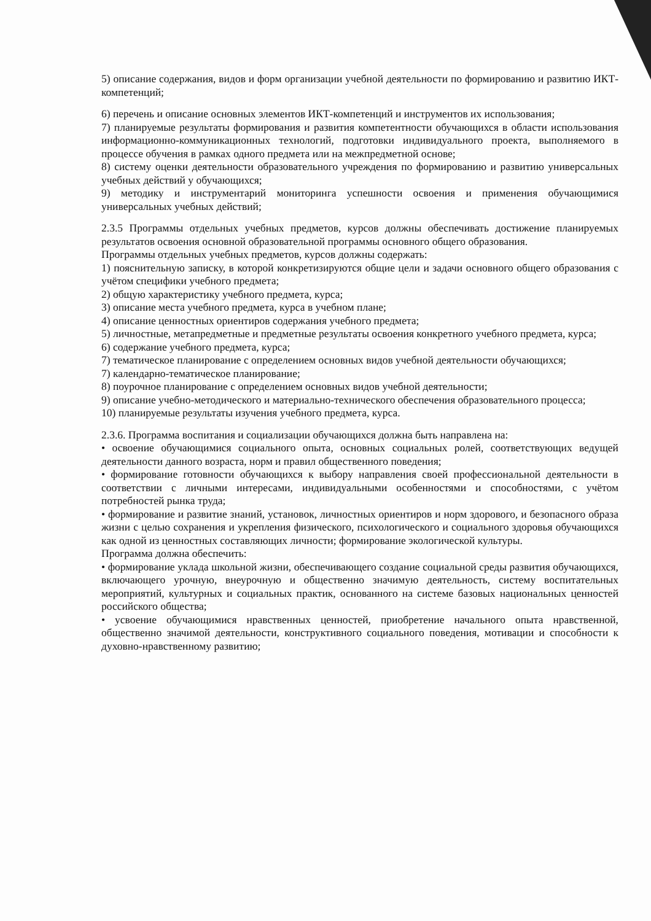5) описание содержания, видов и форм организации учебной деятельности по формированию и развитию ИКТ-компетенций;
6) перечень и описание основных элементов ИКТ-компетенций и инструментов их использования;
7) планируемые результаты формирования и развития компетентности обучающихся в области использования информационно-коммуникационных технологий, подготовки индивидуального проекта, выполняемого в процессе обучения в рамках одного предмета или на межпредметной основе;
8) систему оценки деятельности образовательного учреждения по формированию и развитию универсальных учебных действий у обучающихся;
9) методику и инструментарий мониторинга успешности освоения и применения обучающимися универсальных учебных действий;
2.3.5 Программы отдельных учебных предметов, курсов должны обеспечивать достижение планируемых результатов освоения основной образовательной программы основного общего образования.
Программы отдельных учебных предметов, курсов должны содержать:
1) пояснительную записку, в которой конкретизируются общие цели и задачи основного общего образования с учётом специфики учебного предмета;
2) общую характеристику учебного предмета, курса;
3) описание места учебного предмета, курса в учебном плане;
4) описание ценностных ориентиров содержания учебного предмета;
5) личностные, метапредметные и предметные результаты освоения конкретного учебного предмета, курса;
6) содержание учебного предмета, курса;
7) тематическое планирование с определением основных видов учебной деятельности обучающихся;
7) календарно-тематическое планирование;
8) поурочное планирование с определением основных видов учебной деятельности;
9) описание учебно-методического и материально-технического обеспечения образовательного процесса;
10) планируемые результаты изучения учебного предмета, курса.
2.3.6. Программа воспитания и социализации обучающихся должна быть направлена на:
• освоение обучающимися социального опыта, основных социальных ролей, соответствующих ведущей деятельности данного возраста, норм и правил общественного поведения;
• формирование готовности обучающихся к выбору направления своей профессиональной деятельности в соответствии с личными интересами, индивидуальными особенностями и способностями, с учётом потребностей рынка труда;
• формирование и развитие знаний, установок, личностных ориентиров и норм здорового, и безопасного образа жизни с целью сохранения и укрепления физического, психологического и социального здоровья обучающихся как одной из ценностных составляющих личности; формирование экологической культуры.
Программа должна обеспечить:
• формирование уклада школьной жизни, обеспечивающего создание социальной среды развития обучающихся, включающего урочную, внеурочную и общественно значимую деятельность, систему воспитательных мероприятий, культурных и социальных практик, основанного на системе базовых национальных ценностей российского общества;
• усвоение обучающимися нравственных ценностей, приобретение начального опыта нравственной, общественно значимой деятельности, конструктивного социального поведения, мотивации и способности к духовно-нравственному развитию;